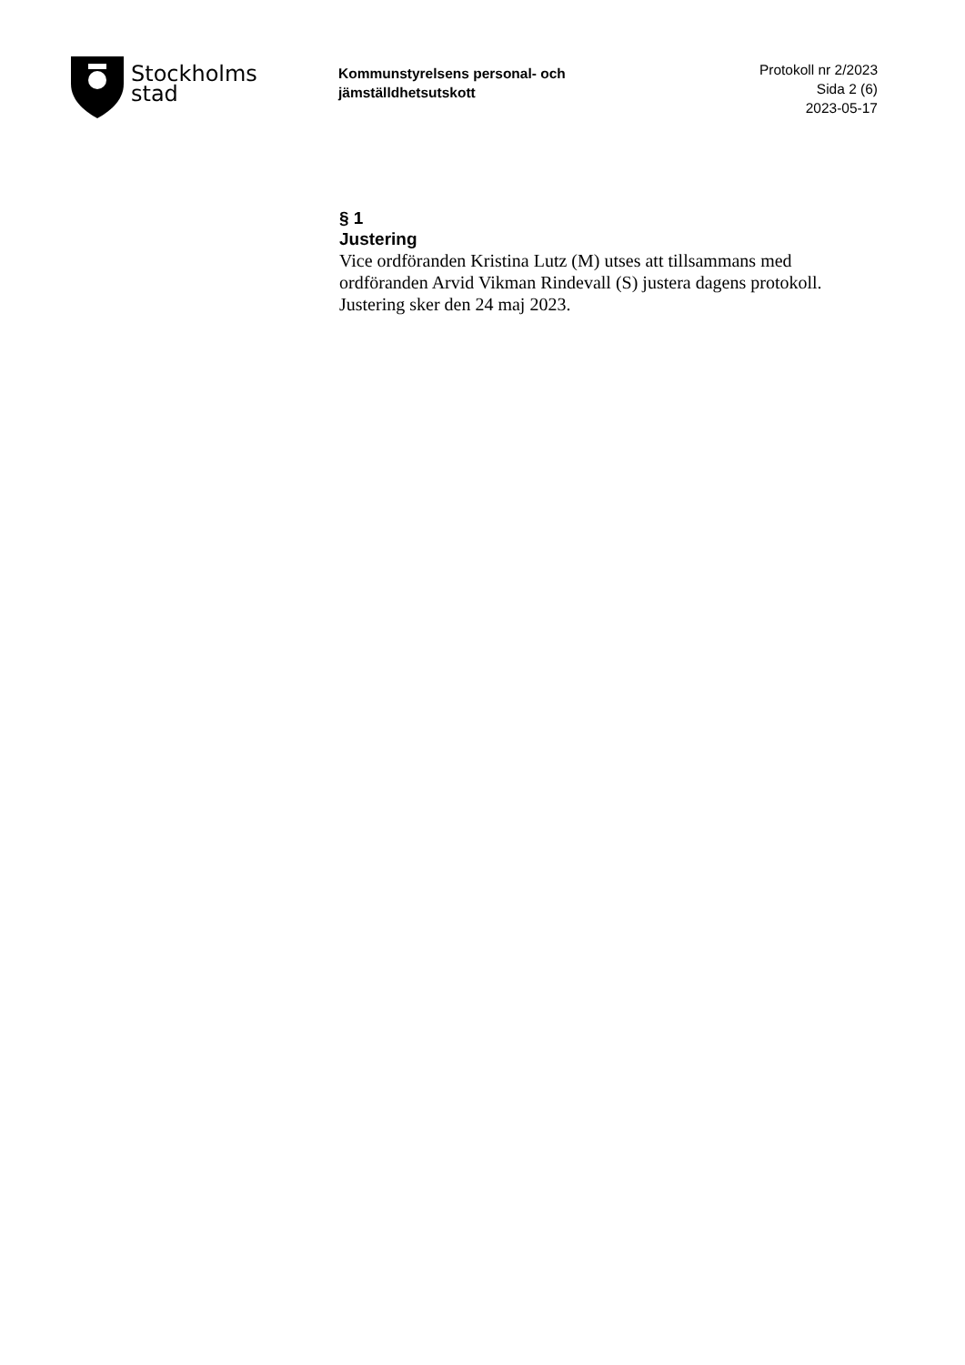Stockholms
stad
Kommunstyrelsens personal- och jämställdhetsutskott
Protokoll nr 2/2023
Sida 2 (6)
2023-05-17
§ 1
Justering
Vice ordföranden Kristina Lutz (M) utses att tillsammans med ordföranden Arvid Vikman Rindevall (S) justera dagens protokoll. Justering sker den 24 maj 2023.